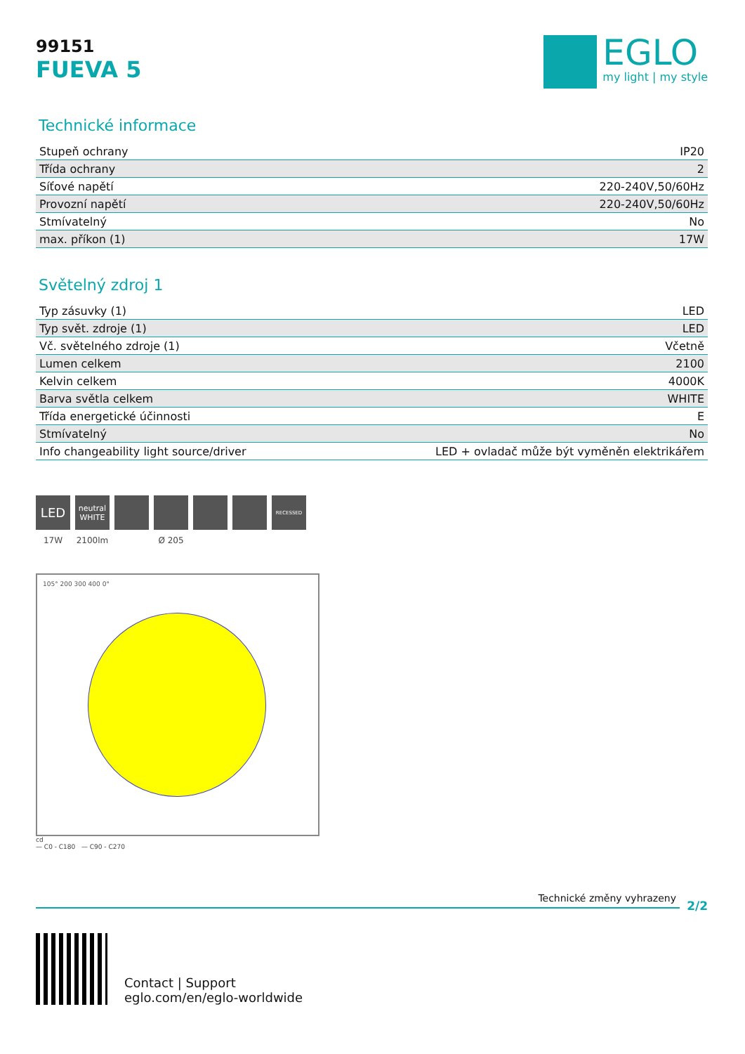99151
FUEVA 5
EGLO
my light | my style
Technické informace
| Stupeň ochrany | IP20 |
| Třída ochrany | 2 |
| Síťové napětí | 220-240V,50/60Hz |
| Provozní napětí | 220-240V,50/60Hz |
| Stmívatelný | No |
| max. příkon (1) | 17W |
Světelný zdroj 1
| Typ zásuvky (1) | LED |
| Typ svět. zdroje (1) | LED |
| Vč. světelného zdroje (1) | Včetně |
| Lumen celkem | 2100 |
| Kelvin celkem | 4000K |
| Barva světla celkem | WHITE |
| Třída energetické účinnosti | E |
| Stmívatelný | No |
| Info changeability light source/driver | LED + ovladač může být vyměněn elektrikářem |
LED
17W
neutral WHITE
2100lm
Ø 205
RECESSED
105° 200 300 400 0°
cd
— C0 - C180 — C90 - C270
Technické změny vyhrazeny
2/2
Contact | Support
eglo.com/en/eglo-worldwide